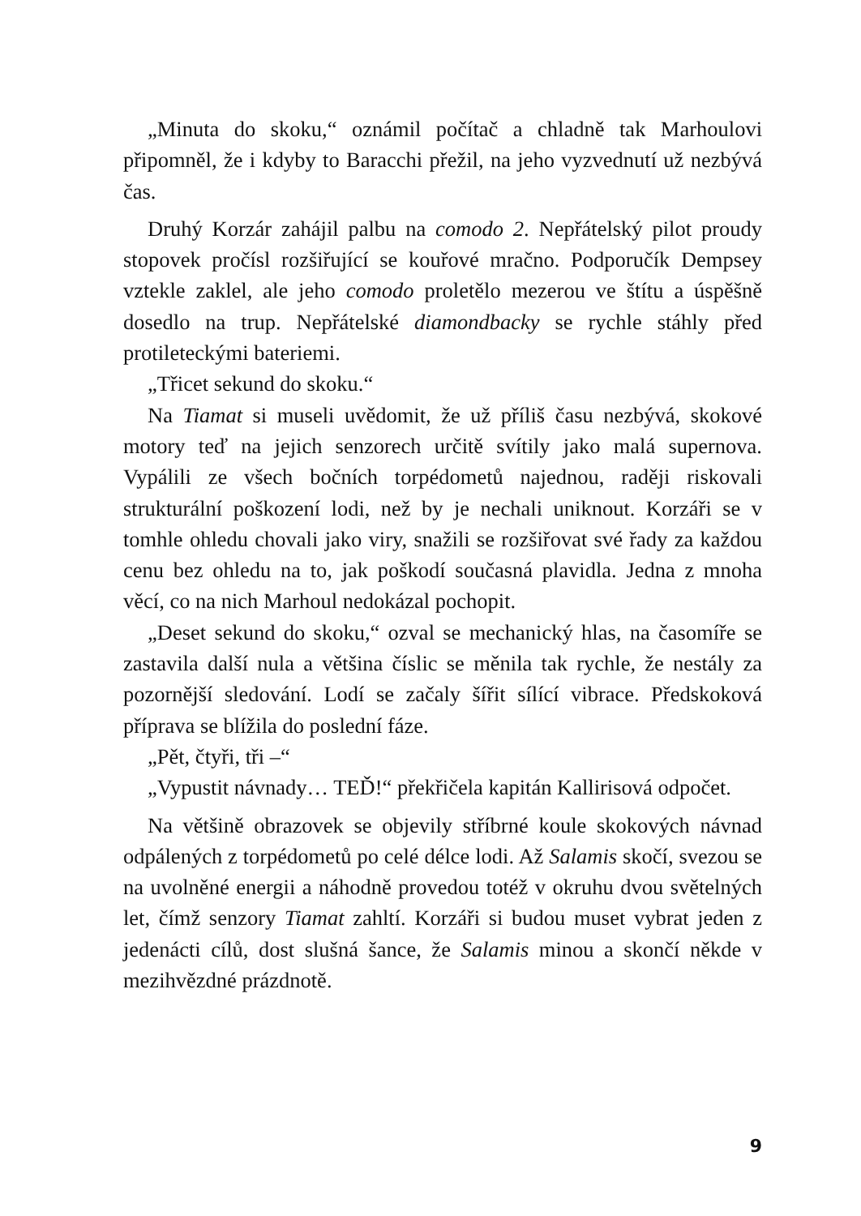„Minuta do skoku,“ oznámil počítač a chladně tak Marhoulovi připomněl, že i kdyby to Baracchi přežil, na jeho vyzvednutí už nezbývá čas.
Druhý Korzár zahájil palbu na comodo 2. Nepřátelský pilot proudy stopovek pročísl rozšiřující se kouřové mračno. Podporučík Dempsey vztekle zaklel, ale jeho comodo proletělo mezerou ve štítu a úspěšně dosedlo na trup. Nepřátelské diamondbacky se rychle stáhly před protileteckými bateriemi.
„Třicet sekund do skoku.“
Na Tiamat si museli uvědomit, že už příliš času nezbývá, skokové motory teď na jejich senzorech určitě svítily jako malá supernova. Vypálili ze všech bočních torpédometů najednou, raději riskovali strukturální poškození lodi, než by je nechali uniknout. Korzáři se v tomhle ohledu chovali jako viry, snažili se rozšiřovat své řady za každou cenu bez ohledu na to, jak poškodí současná plavidla. Jedna z mnoha věcí, co na nich Marhoul nedokázal pochopit.
„Deset sekund do skoku,“ ozval se mechanický hlas, na časomíře se zastavila další nula a většina číslic se měnila tak rychle, že nestály za pozornější sledování. Lodí se začaly šířit sílící vibrace. Předskoková příprava se blížila do poslední fáze.
„Pět, čtyři, tři –“
„Vypustit návnady… TEĎ!“ překřičela kapitán Kallirisová odpočet.
Na většině obrazovek se objevily stříbrné koule skokových návnad odpálených z torpédometů po celé délce lodi. Až Salamis skočí, svezou se na uvolněné energii a náhodně provedou totéž v okruhu dvou světelných let, čímž senzory Tiamat zahltí. Korzáři si budou muset vybrat jeden z jedenácti cílů, dost slušná šance, že Salamis minou a skončí někde v mezihvězdné prázdnotě.
9